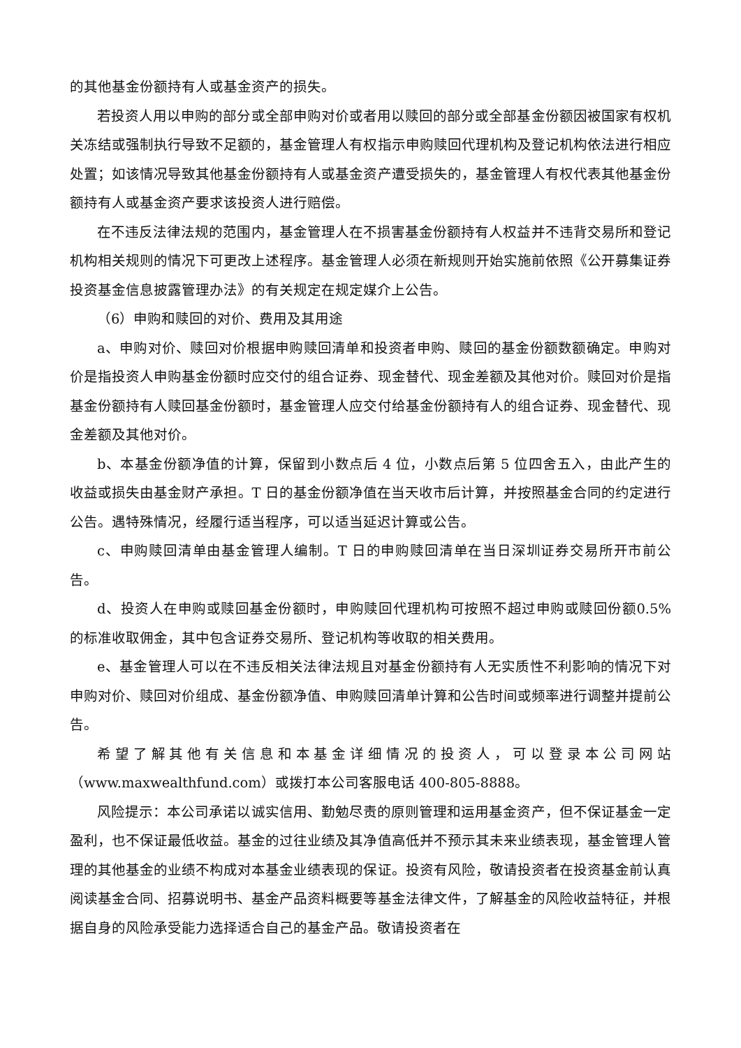的其他基金份额持有人或基金资产的损失。
若投资人用以申购的部分或全部申购对价或者用以赎回的部分或全部基金份额因被国家有权机关冻结或强制执行导致不足额的，基金管理人有权指示申购赎回代理机构及登记机构依法进行相应处置；如该情况导致其他基金份额持有人或基金资产遭受损失的，基金管理人有权代表其他基金份额持有人或基金资产要求该投资人进行赔偿。
在不违反法律法规的范围内，基金管理人在不损害基金份额持有人权益并不违背交易所和登记机构相关规则的情况下可更改上述程序。基金管理人必须在新规则开始实施前依照《公开募集证券投资基金信息披露管理办法》的有关规定在规定媒介上公告。
（6）申购和赎回的对价、费用及其用途
a、申购对价、赎回对价根据申购赎回清单和投资者申购、赎回的基金份额数额确定。申购对价是指投资人申购基金份额时应交付的组合证券、现金替代、现金差额及其他对价。赎回对价是指基金份额持有人赎回基金份额时，基金管理人应交付给基金份额持有人的组合证券、现金替代、现金差额及其他对价。
b、本基金份额净值的计算，保留到小数点后 4 位，小数点后第 5 位四舍五入，由此产生的收益或损失由基金财产承担。T 日的基金份额净值在当天收市后计算，并按照基金合同的约定进行公告。遇特殊情况，经履行适当程序，可以适当延迟计算或公告。
c、申购赎回清单由基金管理人编制。T 日的申购赎回清单在当日深圳证券交易所开市前公告。
d、投资人在申购或赎回基金份额时，申购赎回代理机构可按照不超过申购或赎回份额0.5%的标准收取佣金，其中包含证券交易所、登记机构等收取的相关费用。
e、基金管理人可以在不违反相关法律法规且对基金份额持有人无实质性不利影响的情况下对申购对价、赎回对价组成、基金份额净值、申购赎回清单计算和公告时间或频率进行调整并提前公告。
希望了解其他有关信息和本基金详细情况的投资人，可以登录本公司网站（www.maxwealthfund.com）或拨打本公司客服电话 400-805-8888。
风险提示：本公司承诺以诚实信用、勤勉尽责的原则管理和运用基金资产，但不保证基金一定盈利，也不保证最低收益。基金的过往业绩及其净值高低并不预示其未来业绩表现，基金管理人管理的其他基金的业绩不构成对本基金业绩表现的保证。投资有风险，敬请投资者在投资基金前认真阅读基金合同、招募说明书、基金产品资料概要等基金法律文件，了解基金的风险收益特征，并根据自身的风险承受能力选择适合自己的基金产品。敬请投资者在